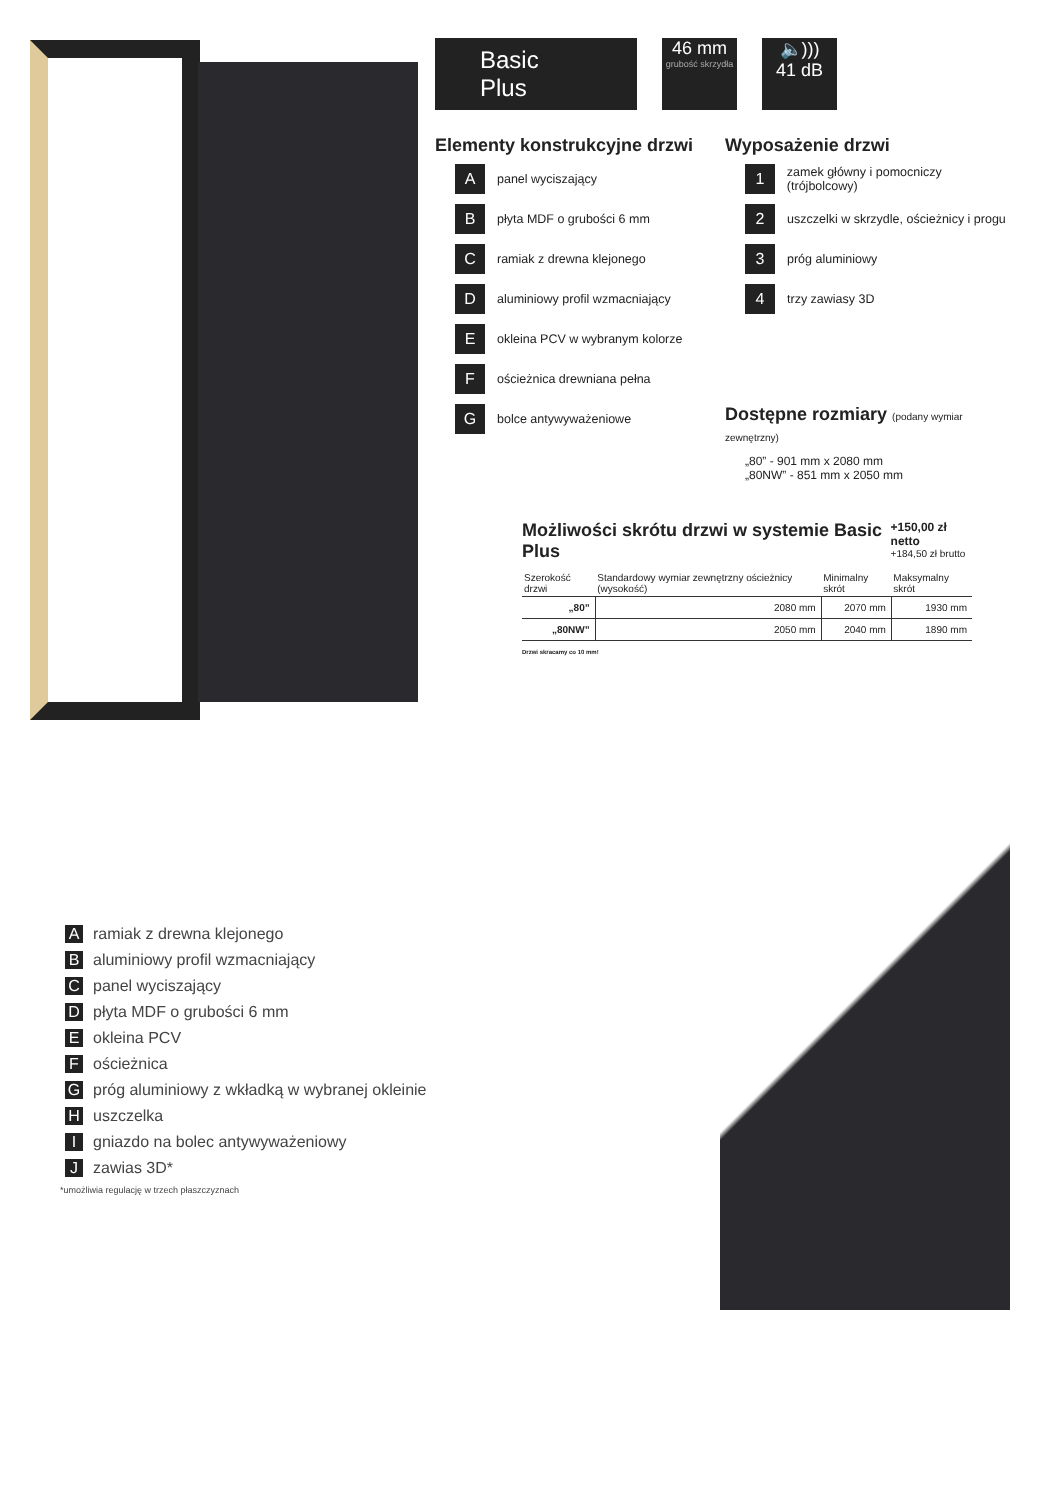Basic Plus 46 mm grubość skrzydła 🔈)))
41 dB
Elementy konstrukcyjne drzwi
Apanel wyciszający
Bpłyta MDF o grubości 6 mm
Cramiak z drewna klejonego
Daluminiowy profil wzmacniający
Eokleina PCV w wybranym kolorze
Fościeżnica drewniana pełna
Gbolce antywyważeniowe
Wyposażenie drzwi
1 zamek główny i pomocniczy (trójbolcowy)
2 uszczelki w skrzydle, ościeżnicy i progu
3 próg aluminiowy
4 trzy zawiasy 3D
Dostępne rozmiary (podany wymiar zewnętrzny)
„80” - 901 mm x 2080 mm
„80NW” - 851 mm x 2050 mm
Możliwości skrótu drzwi w systemie Basic Plus
+150,00 zł netto
+184,50 zł brutto
| Szerokość drzwi | Standardowy wymiar zewnętrzny ościeżnicy (wysokość) | Minimalny skrót | Maksymalny skrót |
| --- | --- | --- | --- |
| „80” | 2080 mm | 2070 mm | 1930 mm |
| „80NW” | 2050 mm | 2040 mm | 1890 mm |
Drzwi skracamy co 10 mm!
Aramiak z drewna klejonego
Baluminiowy profil wzmacniający
Cpanel wyciszający
Dpłyta MDF o grubości 6 mm
Eokleina PCV
Fościeżnica
Gpróg aluminiowy z wkładką w wybranej okleinie
Huszczelka
Igniazdo na bolec antywyważeniowy
Jzawias 3D*
*umożliwia regulację w trzech płaszczyznach